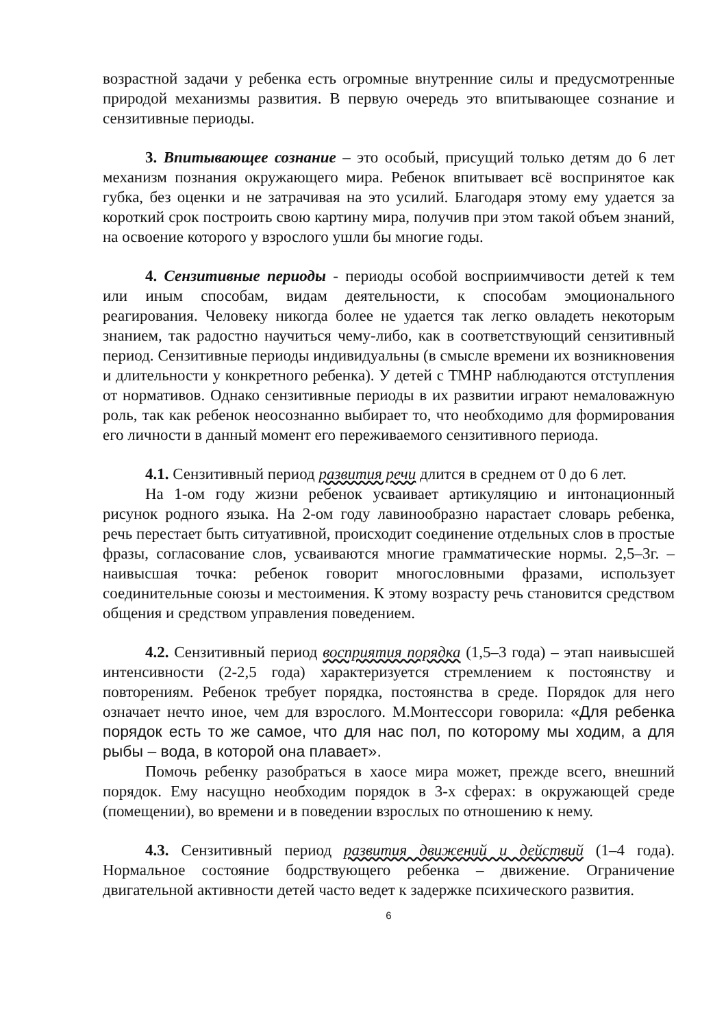возрастной задачи у ребенка есть огромные внутренние силы и предусмотренные природой механизмы развития. В первую очередь это впитывающее сознание и сензитивные периоды.
3. Впитывающее сознание – это особый, присущий только детям до 6 лет механизм познания окружающего мира. Ребенок впитывает всё воспринятое как губка, без оценки и не затрачивая на это усилий. Благодаря этому ему удается за короткий срок построить свою картину мира, получив при этом такой объем знаний, на освоение которого у взрослого ушли бы многие годы.
4. Сензитивные периоды - периоды особой восприимчивости детей к тем или иным способам, видам деятельности, к способам эмоционального реагирования. Человеку никогда более не удается так легко овладеть некоторым знанием, так радостно научиться чему-либо, как в соответствующий сензитивный период. Сензитивные периоды индивидуальны (в смысле времени их возникновения и длительности у конкретного ребенка). У детей с ТМНР наблюдаются отступления от нормативов. Однако сензитивные периоды в их развитии играют немаловажную роль, так как ребенок неосознанно выбирает то, что необходимо для формирования его личности в данный момент его переживаемого сензитивного периода.
4.1. Сензитивный период развития речи длится в среднем от 0 до 6 лет.
На 1-ом году жизни ребенок усваивает артикуляцию и интонационный рисунок родного языка. На 2-ом году лавинообразно нарастает словарь ребенка, речь перестает быть ситуативной, происходит соединение отдельных слов в простые фразы, согласование слов, усваиваются многие грамматические нормы. 2,5–3г. – наивысшая точка: ребенок говорит многословными фразами, использует соединительные союзы и местоимения. К этому возрасту речь становится средством общения и средством управления поведением.
4.2. Сензитивный период восприятия порядка (1,5–3 года) – этап наивысшей интенсивности (2-2,5 года) характеризуется стремлением к постоянству и повторениям. Ребенок требует порядка, постоянства в среде. Порядок для него означает нечто иное, чем для взрослого. М.Монтессори говорила: «Для ребенка порядок есть то же самое, что для нас пол, по которому мы ходим, а для рыбы – вода, в которой она плавает».
Помочь ребенку разобраться в хаосе мира может, прежде всего, внешний порядок. Ему насущно необходим порядок в 3-х сферах: в окружающей среде (помещении), во времени и в поведении взрослых по отношению к нему.
4.3. Сензитивный период развития движений и действий (1–4 года). Нормальное состояние бодрствующего ребенка – движение. Ограничение двигательной активности детей часто ведет к задержке психического развития.
6